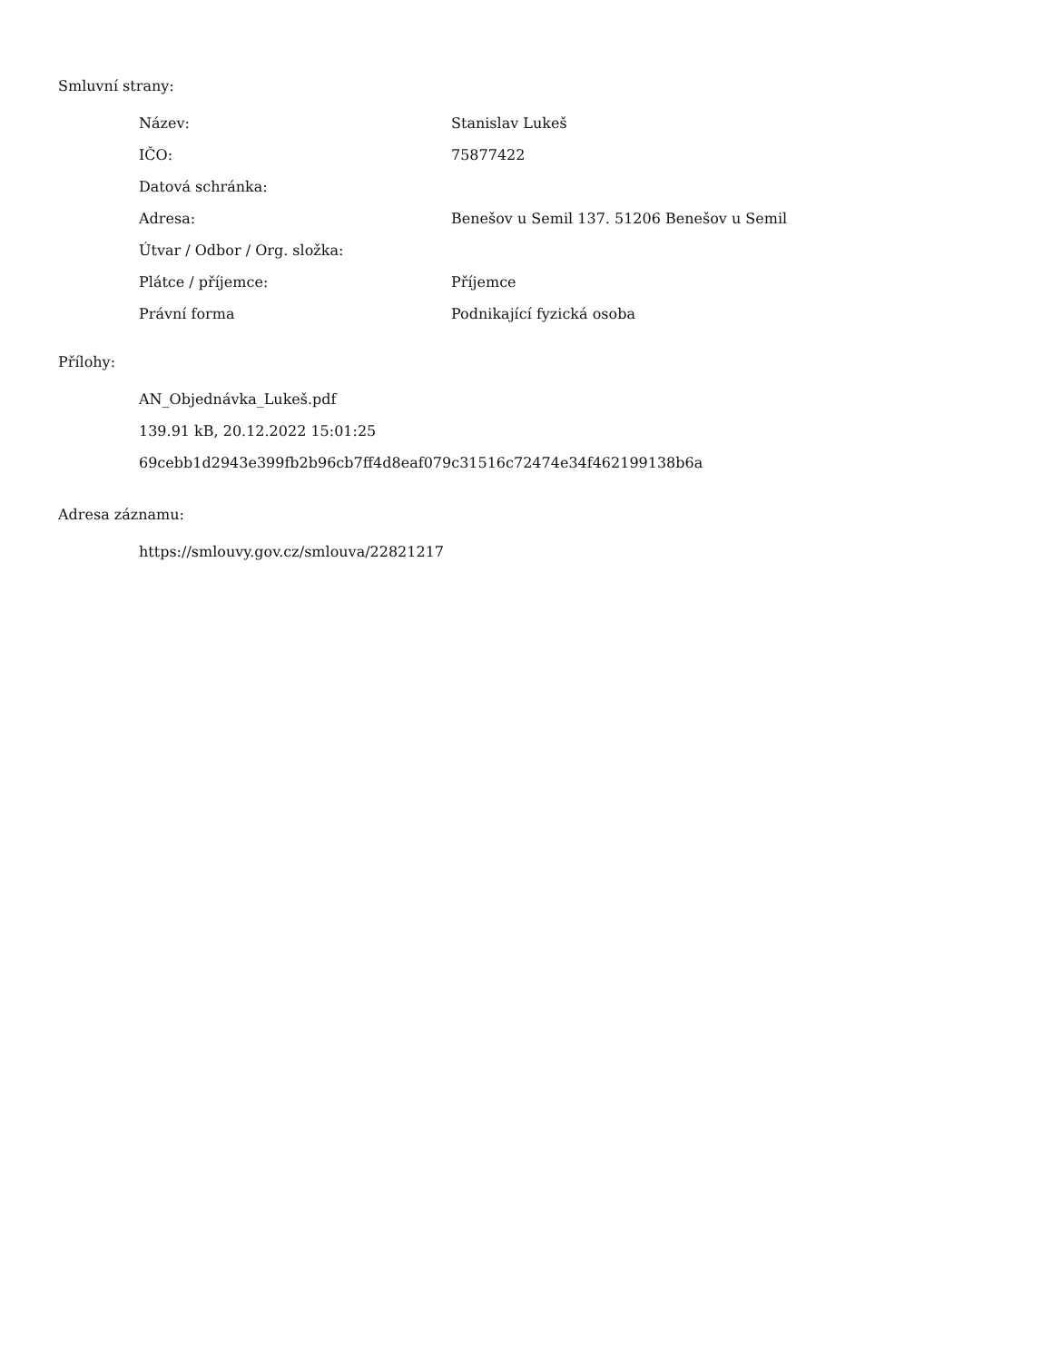Smluvní strany:
| Název: | Stanislav Lukeš |
| IČO: | 75877422 |
| Datová schránka: | |
| Adresa: | Benešov u Semil 137. 51206 Benešov u Semil |
| Útvar / Odbor / Org. složka: | |
| Plátce / příjemce: | Příjemce |
| Právní forma | Podnikající fyzická osoba |
Přílohy:
AN_Objednávka_Lukeš.pdf
139.91 kB, 20.12.2022 15:01:25
69cebb1d2943e399fb2b96cb7ff4d8eaf079c31516c72474e34f462199138b6a
Adresa záznamu:
https://smlouvy.gov.cz/smlouva/22821217